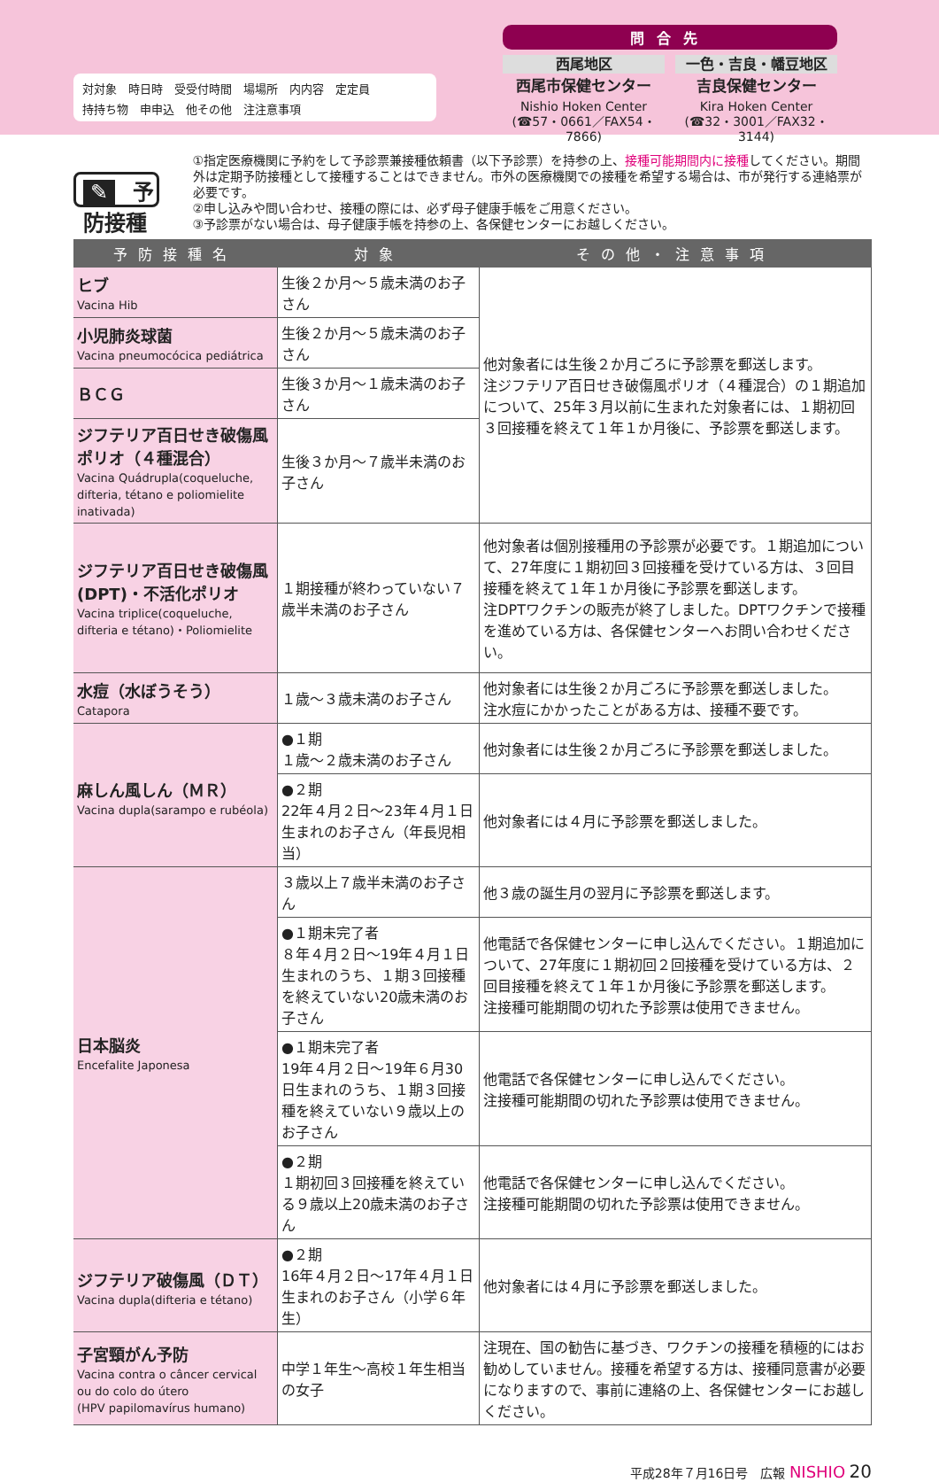対対象　時日時　受受付時間　場場所　内内容　定定員
持持ち物　申申込　他その他　注注意事項
問合先
西尾地区
西尾市保健センター
Nishio Hoken Center
(☎57・0661／FAX54・7866)
一色・吉良・幡豆地区
吉良保健センター
Kira Hoken Center
(☎32・3001／FAX32・3144)
✎ 予防接種
①指定医療機関に予約をして予診票兼接種依頼書（以下予診票）を持参の上、接種可能期間内に接種してください。期間外は定期予防接種として接種することはできません。市外の医療機関での接種を希望する場合は、市が発行する連絡票が必要です。
②申し込みや問い合わせ、接種の際には、必ず母子健康手帳をご用意ください。
③予診票がない場合は、母子健康手帳を持参の上、各保健センターにお越しください。
| 予防接種名 | 対象 | その他・注意事項 |
| --- | --- | --- |
| ヒブ Vacina Hib | 生後２か月～５歳未満のお子さん | 他対象者には生後２か月ごろに予診票を郵送します。 注ジフテリア百日せき破傷風ポリオ（４種混合）の１期追加について、25年３月以前に生まれた対象者には、１期初回３回接種を終えて１年１か月後に、予診票を郵送します。 |
| 小児肺炎球菌 Vacina pneumocócica pediátrica | 生後２か月～５歳未満のお子さん | |
| ＢＣＧ | 生後３か月～１歳未満のお子さん | |
| ジフテリア百日せき破傷風ポリオ（４種混合） Vacina Quádrupla(coqueluche, difteria, tétano e poliomielite inativada) | 生後３か月～７歳半未満のお子さん | |
| ジフテリア百日せき破傷風(DPT)・不活化ポリオ Vacina triplice(coqueluche, difteria e tétano)・Poliomielite | １期接種が終わっていない７歳半未満のお子さん | 他対象者は個別接種用の予診票が必要です。１期追加について、27年度に１期初回３回接種を受けている方は、３回目接種を終えて１年１か月後に予診票を郵送します。 注DPTワクチンの販売が終了しました。DPTワクチンで接種を進めている方は、各保健センターへお問い合わせください。 |
| 水痘（水ぼうそう） Catapora | １歳～３歳未満のお子さん | 他対象者には生後２か月ごろに予診票を郵送しました。 注水痘にかかったことがある方は、接種不要です。 |
| 麻しん風しん（ＭＲ） Vacina dupla(sarampo e rubéola) | ●１期 １歳～２歳未満のお子さん | 他対象者には生後２か月ごろに予診票を郵送しました。 |
| | ●２期 22年４月２日～23年４月１日生まれのお子さん（年長児相当） | 他対象者には４月に予診票を郵送しました。 |
| 日本脳炎 Encefalite Japonesa | ３歳以上７歳半未満のお子さん | 他３歳の誕生月の翌月に予診票を郵送します。 |
| | ●１期未完了者 ８年４月２日～19年４月１日生まれのうち、１期３回接種を終えていない20歳未満のお子さん | 他電話で各保健センターに申し込んでください。１期追加について、27年度に１期初回２回接種を受けている方は、２回目接種を終えて１年１か月後に予診票を郵送します。 注接種可能期間の切れた予診票は使用できません。 |
| | ●１期未完了者 19年４月２日～19年６月30日生まれのうち、１期３回接種を終えていない９歳以上のお子さん | 他電話で各保健センターに申し込んでください。 注接種可能期間の切れた予診票は使用できません。 |
| | ●２期 １期初回３回接種を終えている９歳以上20歳未満のお子さん | 他電話で各保健センターに申し込んでください。 注接種可能期間の切れた予診票は使用できません。 |
| ジフテリア破傷風（ＤＴ） Vacina dupla(difteria e tétano) | ●２期 16年４月２日～17年４月１日生まれのお子さん（小学６年生） | 他対象者には４月に予診票を郵送しました。 |
| 子宮頸がん予防 Vacina contra o câncer cervical ou do colo do útero (HPV papilomavírus humano) | 中学１年生～高校１年生相当の女子 | 注現在、国の勧告に基づき、ワクチンの接種を積極的にはお勧めしていません。接種を希望する方は、接種同意書が必要になりますので、事前に連絡の上、各保健センターにお越しください。 |
平成28年７月16日号　広報 NISHIO 20